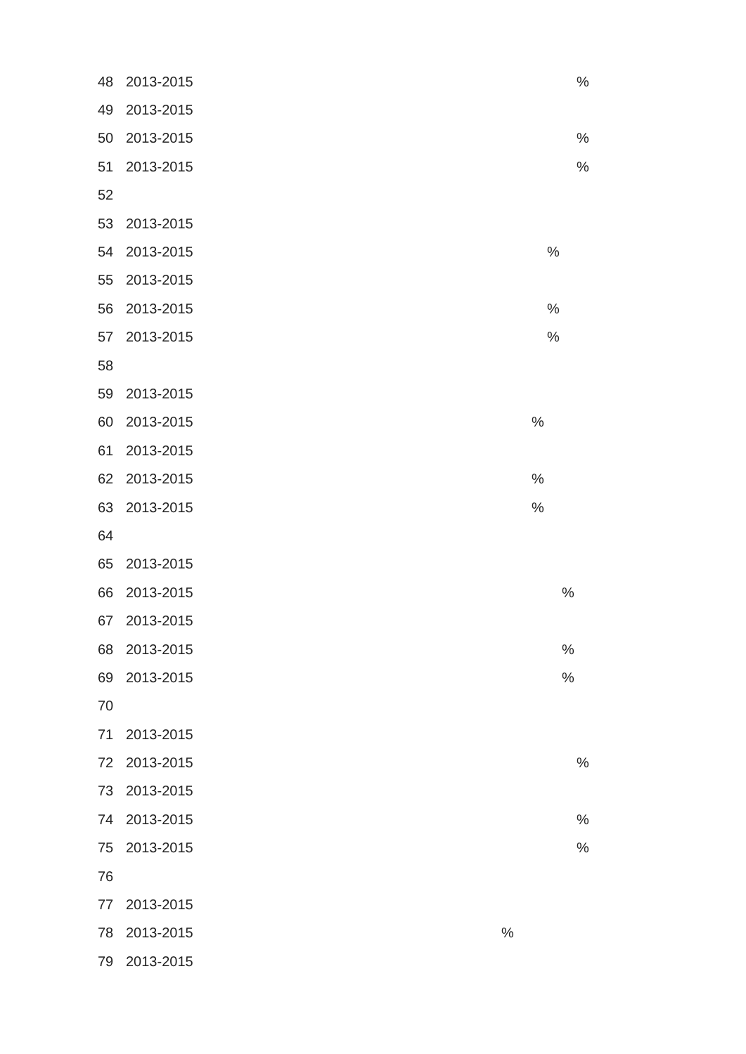48 2013-2015%
49 2013-2015
50 2013-2015%
51 2013-2015%
52
53 2013-2015
54 2013-2015%
55 2013-2015
56 2013-2015%
57 2013-2015%
58
59 2013-2015
60 2013-2015%
61 2013-2015
62 2013-2015%
63 2013-2015%
64
65 2013-2015
66 2013-2015%
67 2013-2015
68 2013-2015%
69 2013-2015%
70
71 2013-2015
72 2013-2015%
73 2013-2015
74 2013-2015%
75 2013-2015%
76
77 2013-2015
78 2013-2015%
79 2013-2015